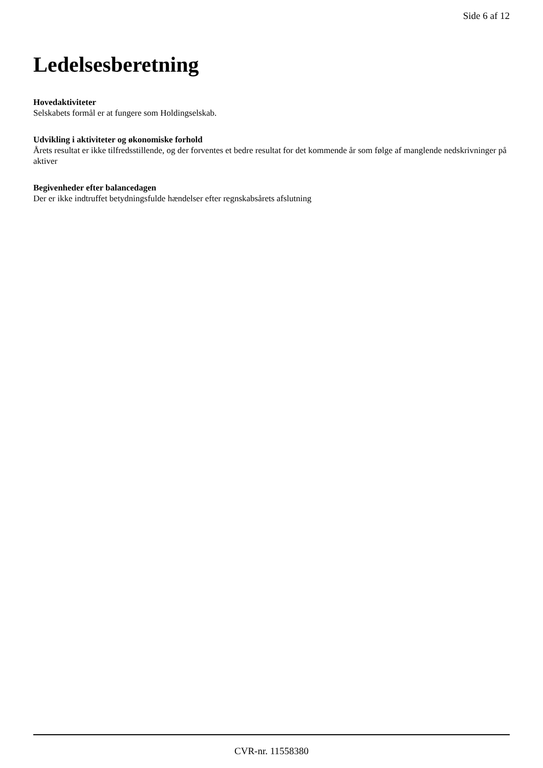Side 6 af 12
Ledelsesberetning
Hovedaktiviteter
Selskabets formål er at fungere som Holdingselskab.
Udvikling i aktiviteter og økonomiske forhold
Årets resultat er ikke tilfredsstillende, og der forventes et bedre resultat for det kommende år som følge af manglende nedskrivninger på aktiver
Begivenheder efter balancedagen
Der er ikke indtruffet betydningsfulde hændelser efter regnskabsårets afslutning
CVR-nr. 11558380